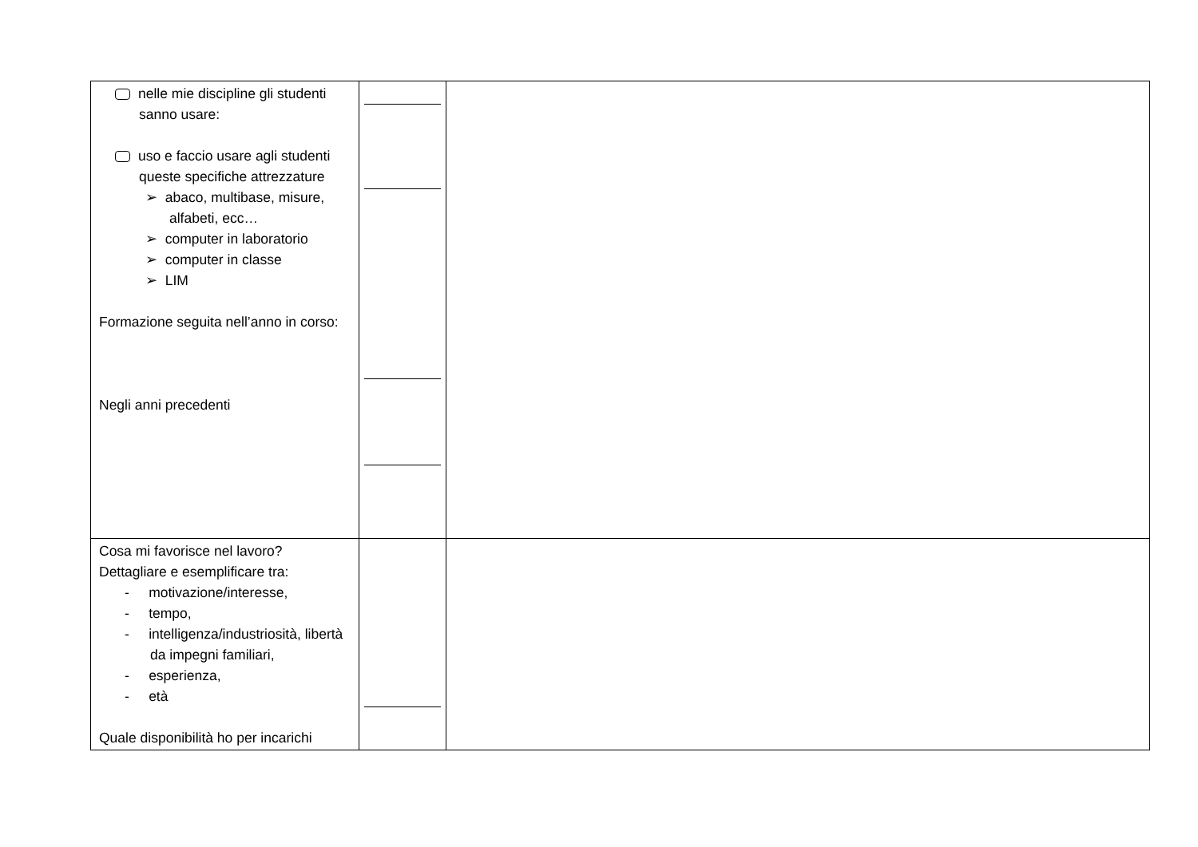| nelle mie discipline gli studenti sanno usare: uso e faccio usare agli studenti queste specifiche attrezzature ➢ abaco, multibase, misure, alfabeti, ecc… ➢ computer in laboratorio ➢ computer in classe ➢ LIM Formazione seguita nell’anno in corso: Negli anni precedenti | | |
| Cosa mi favorisce nel lavoro? Dettagliare e esemplificare tra: - motivazione/interesse, - tempo, - intelligenza/industriosità, libertà da impegni familiari, - esperienza, - età Quale disponibilità ho per incarichi | | |